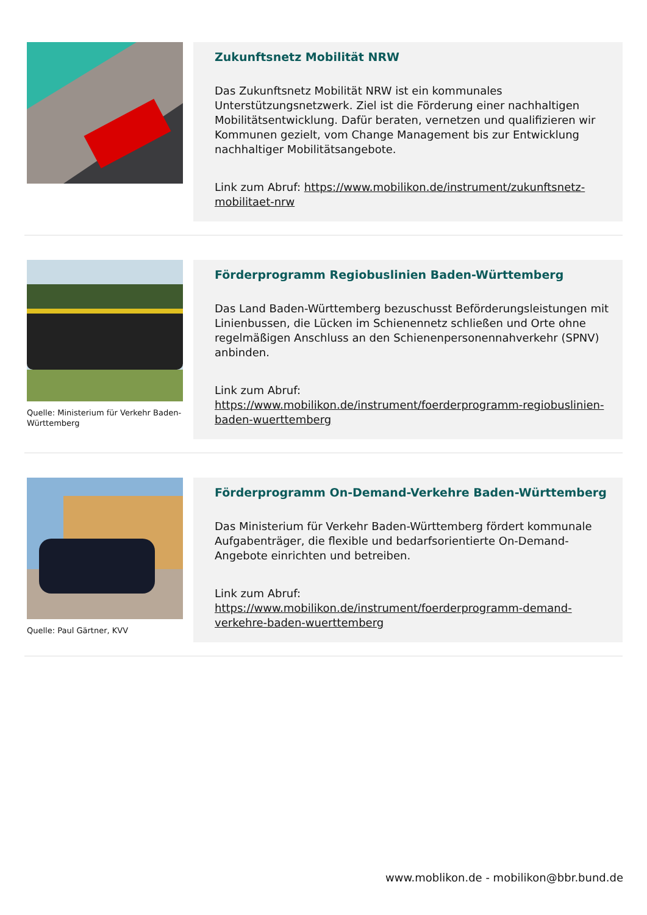Zukunftsnetz Mobilität NRW
Das Zukunftsnetz Mobilität NRW ist ein kommunales Unterstützungsnetzwerk. Ziel ist die Förderung einer nachhaltigen Mobilitätsentwicklung. Dafür beraten, vernetzen und qualifizieren wir Kommunen gezielt, vom Change Management bis zur Entwicklung nachhaltiger Mobilitätsangebote.
Link zum Abruf: https://www.mobilikon.de/instrument/zukunftsnetz-mobilitaet-nrw
Quelle: Ministerium für Verkehr Baden-Württemberg
Förderprogramm Regiobuslinien Baden-Württemberg
Das Land Baden-Württemberg bezuschusst Beförderungsleistungen mit Linienbussen, die Lücken im Schienennetz schließen und Orte ohne regelmäßigen Anschluss an den Schienenpersonennahverkehr (SPNV) anbinden.
Link zum Abruf:
https://www.mobilikon.de/instrument/foerderprogramm-regiobuslinien-baden-wuerttemberg
Quelle: Paul Gärtner, KVV
Förderprogramm On-Demand-Verkehre Baden-Württemberg
Das Ministerium für Verkehr Baden-Württemberg fördert kommunale Aufgabenträger, die flexible und bedarfsorientierte On-Demand-Angebote einrichten und betreiben.
Link zum Abruf:
https://www.mobilikon.de/instrument/foerderprogramm-demand-verkehre-baden-wuerttemberg
www.moblikon.de - mobilikon@bbr.bund.de